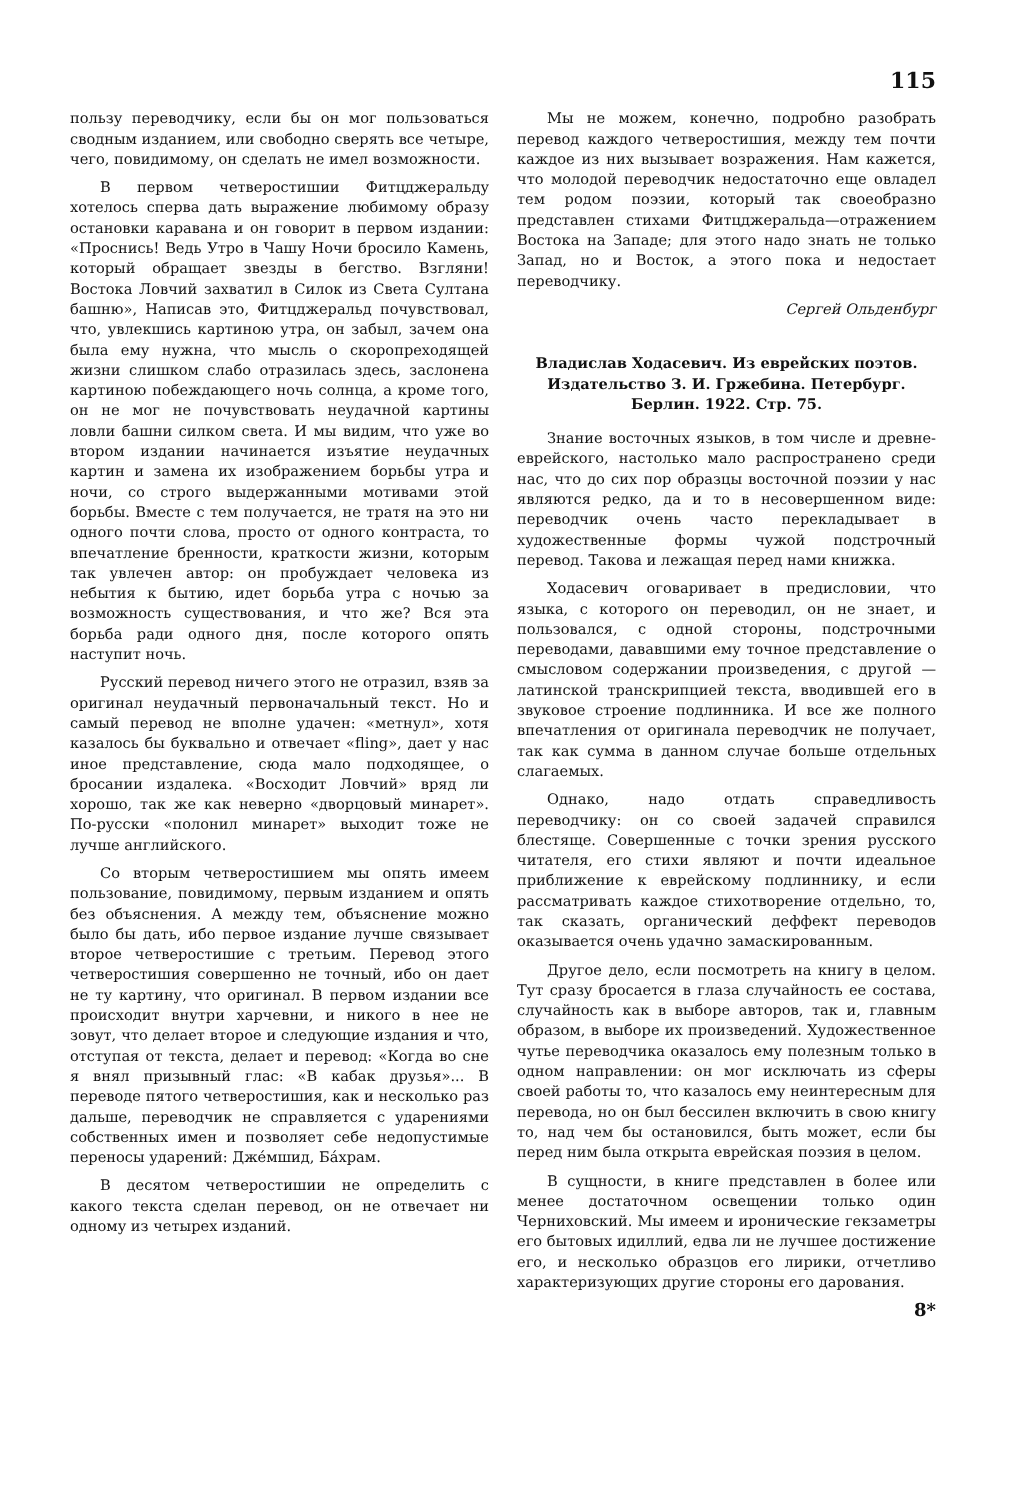115
пользу переводчику, если бы он мог пользоваться сводным изданием, или свободно сверять все четыре, чего, повидимому, он сделать не имел возможности.
В первом четверостишии Фитцджеральду хотелось сперва дать выражение любимому образу остановки каравана и он говорит в первом издании: «Проснись! Ведь Утро в Чашу Ночи бросило Камень, который обращает звезды в бегство. Взгляни! Востока Ловчий захватил в Силок из Света Султана башню», Написав это, Фитцджеральд почувствовал, что, увлекшись картиною утра, он забыл, зачем она была ему нужна, что мысль о скоропреходящей жизни слишком слабо отразилась здесь, заслонена картиною побеждающего ночь солнца, а кроме того, он не мог не почувствовать неудачной картины ловли башни силком света. И мы видим, что уже во втором издании начинается изъятие неудачных картин и замена их изображением борьбы утра и ночи, со строго выдержанными мотивами этой борьбы. Вместе с тем получается, не тратя на это ни одного почти слова, просто от одного контраста, то впечатление бренности, краткости жизни, которым так увлечен автор: он пробуждает человека из небытия к бытию, идет борьба утра с ночью за возможность существования, и что же? Вся эта борьба ради одного дня, после которого опять наступит ночь.
Русский перевод ничего этого не отразил, взяв за оригинал неудачный первоначальный текст. Но и самый перевод не вполне удачен: «метнул», хотя казалось бы буквально и отвечает «fling», дает у нас иное представление, сюда мало подходящее, о бросании издалека. «Восходит Ловчий» вряд ли хорошо, так же как неверно «дворцовый минарет». По-русски «полонил минарет» выходит тоже не лучше английского.
Со вторым четверостишием мы опять имеем пользование, повидимому, первым изданием и опять без объяснения. А между тем, объяснение можно было бы дать, ибо первое издание лучше связывает второе четверостишие с третьим. Перевод этого четверостишия совершенно не точный, ибо он дает не ту картину, что оригинал. В первом издании все происходит внутри харчевни, и никого в нее не зовут, что делает второе и следующие издания и что, отступая от текста, делает и перевод: «Когда во сне я внял призывный глас: «В кабак друзья»... В переводе пятого четверостишия, как и несколько раз дальше, переводчик не справляется с ударениями собственных имен и позволяет себе недопустимые переносы ударений: Джéмшид, Бáхрам.
В десятом четверостишии не определить с какого текста сделан перевод, он не отвечает ни одному из четырех изданий.
Мы не можем, конечно, подробно разобрать перевод каждого четверостишия, между тем почти каждое из них вызывает возражения. Нам кажется, что молодой переводчик недостаточно еще овладел тем родом поэзии, который так своеобразно представлен стихами Фитцджеральда—отражением Востока на Западе; для этого надо знать не только Запад, но и Восток, а этого пока и недостает переводчику.
Сергей Ольденбург
Владислав Ходасевич. Из еврейских поэтов. Издательство З. И. Гржебина. Петербург. Берлин. 1922. Стр. 75.
Знание восточных языков, в том числе и древне-еврейского, настолько мало распространено среди нас, что до сих пор образцы восточной поэзии у нас являются редко, да и то в несовершенном виде: переводчик очень часто перекладывает в художественные формы чужой подстрочный перевод. Такова и лежащая перед нами книжка.
Ходасевич оговаривает в предисловии, что языка, с которого он переводил, он не знает, и пользовался, с одной стороны, подстрочными переводами, дававшими ему точное представление о смысловом содержании произведения, с другой — латинской транскрипцией текста, вводившей его в звуковое строение подлинника. И все же полного впечатления от оригинала переводчик не получает, так как сумма в данном случае больше отдельных слагаемых.
Однако, надо отдать справедливость переводчику: он со своей задачей справился блестяще. Совершенные с точки зрения русского читателя, его стихи являют и почти идеальное приближение к еврейскому подлиннику, и если рассматривать каждое стихотворение отдельно, то, так сказать, органический деффект переводов оказывается очень удачно замаскированным.
Другое дело, если посмотреть на книгу в целом. Тут сразу бросается в глаза случайность ее состава, случайность как в выборе авторов, так и, главным образом, в выборе их произведений. Художественное чутье переводчика оказалось ему полезным только в одном направлении: он мог исключать из сферы своей работы то, что казалось ему неинтересным для перевода, но он был бессилен включить в свою книгу то, над чем бы остановился, быть может, если бы перед ним была открыта еврейская поэзия в целом.
В сущности, в книге представлен в более или менее достаточном освещении только один Черниховский. Мы имеем и иронические гекзаметры его бытовых идиллий, едва ли не лучшее достижение его, и несколько образцов его лирики, отчетливо характеризующих другие стороны его дарования.
8*